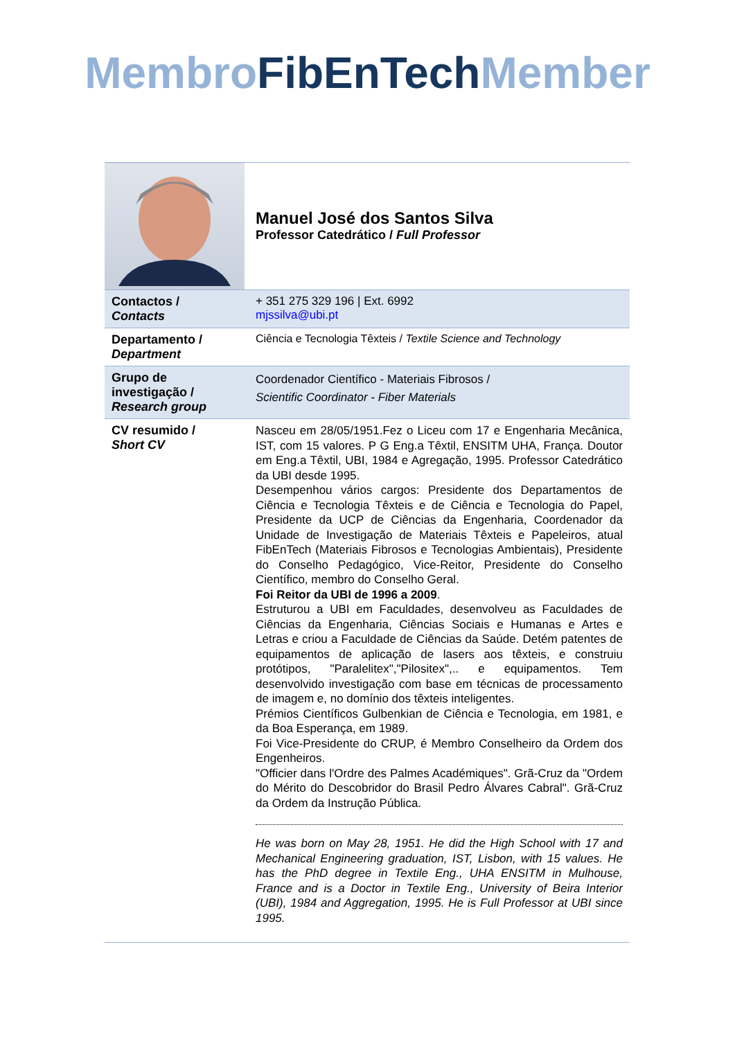Membro FibEnTech Member
| | Manuel José dos Santos Silva Professor Catedrático / Full Professor |
| Contactos / Contacts | + 351 275 329 196 / Ext. 6992 mjssilva@ubi.pt |
| Departamento / Department | Ciência e Tecnologia Têxteis / Textile Science and Technology |
| Grupo de investigação / Research group | Coordenador Científico - Materiais Fibrosos / Scientific Coordinator - Fiber Materials |
| CV resumido / Short CV | Nasceu em 28/05/1951.Fez o Liceu com 17 e Engenharia Mecânica, IST, com 15 valores. P G Eng.a Têxtil, ENSITM UHA, França. Doutor em Eng.a Têxtil, UBI, 1984 e Agregação, 1995. Professor Catedrático da UBI desde 1995. Desempenhou vários cargos: Presidente dos Departamentos de Ciência e Tecnologia Têxteis e de Ciência e Tecnologia do Papel, Presidente da UCP de Ciências da Engenharia, Coordenador da Unidade de Investigação de Materiais Têxteis e Papeleiros, atual FibEnTech (Materiais Fibrosos e Tecnologias Ambientais), Presidente do Conselho Pedagógico, Vice-Reitor, Presidente do Conselho Científico, membro do Conselho Geral. Foi Reitor da UBI de 1996 a 2009 . Estruturou a UBI em Faculdades, desenvolveu as Faculdades de Ciências da Engenharia, Ciências Sociais e Humanas e Artes e Letras e criou a Faculdade de Ciências da Saúde. Detém patentes de equipamentos de aplicação de lasers aos têxteis, e construiu protótipos, "Paralelitex","Pilositex",.. e equipamentos. Tem desenvolvido investigação com base em técnicas de processamento de imagem e, no domínio dos têxteis inteligentes. Prémios Científicos Gulbenkian de Ciência e Tecnologia, em 1981, e da Boa Esperança, em 1989. Foi Vice-Presidente do CRUP, é Membro Conselheiro da Ordem dos Engenheiros. "Officier dans l'Ordre des Palmes Académiques". Grã-Cruz da "Ordem do Mérito do Descobridor do Brasil Pedro Álvares Cabral". Grã-Cruz da Ordem da Instrução Pública. He was born on May 28, 1951. He did the High School with 17 and Mechanical Engineering graduation, IST, Lisbon, with 15 values. He has the PhD degree in Textile Eng., UHA ENSITM in Mulhouse, France and is a Doctor in Textile Eng., University of Beira Interior (UBI), 1984 and Aggregation, 1995. He is Full Professor at UBI since 1995. |